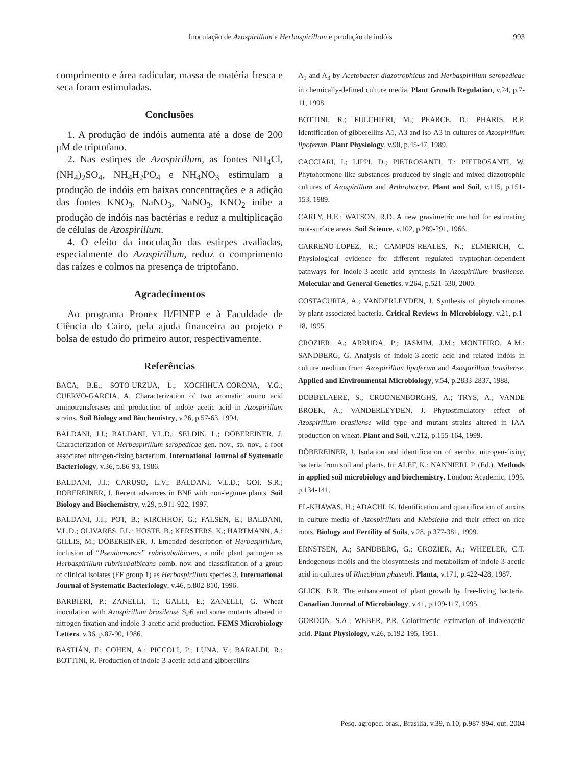Inoculação de Azospirillum e Herbaspirillum e produção de indóis
993
comprimento e área radicular, massa de matéria fresca e seca foram estimuladas.
Conclusões
1. A produção de indóis aumenta até a dose de 200 μM de triptofano.
2. Nas estirpes de Azospirillum, as fontes NH<sub>4</sub>Cl, (NH<sub>4</sub>)<sub>2</sub>SO<sub>4</sub>, NH<sub>4</sub>H<sub>2</sub>PO<sub>4</sub> e NH<sub>4</sub>NO<sub>3</sub> estimulam a produção de indóis em baixas concentrações e a adição das fontes KNO<sub>3</sub>, NaNO<sub>3</sub>, NaNO<sub>3</sub>, KNO<sub>2</sub> inibe a produção de indóis nas bactérias e reduz a multiplicação de células de Azospirillum.
4. O efeito da inoculação das estirpes avaliadas, especialmente do Azospirillum, reduz o comprimento das raízes e colmos na presença de triptofano.
Agradecimentos
Ao programa Pronex II/FINEP e à Faculdade de Ciência do Cairo, pela ajuda financeira ao projeto e bolsa de estudo do primeiro autor, respectivamente.
Referências
BACA, B.E.; SOTO-URZUA, L.; XOCHIHUA-CORONA, Y.G.; CUERVO-GARCIA, A. Characterization of two aromatic amino acid aminotransferases and production of indole acetic acid in Azospirillum strains. Soil Biology and Biochemistry, v.26, p.57-63, 1994.
BALDANI, J.I.; BALDANI, V.L.D.; SELDIN, L.; DÖBEREINER, J. Characterization of Herbaspirillum seropedicae gen. nov., sp. nov., a root associated nitrogen-fixing bacterium. International Journal of Systematic Bacteriology, v.36, p.86-93, 1986.
BALDANI, J.I.; CARUSO, L.V.; BALDANI, V.L.D.; GOI, S.R.; DOBEREINER, J. Recent advances in BNF with non-legume plants. Soil Biology and Biochemistry, v.29, p.911-922, 1997.
BALDANI, J.I.; POT, B.; KIRCHHOF, G.; FALSEN, E.; BALDANI, V.L.D.; OLIVARES, F.L.; HOSTE, B.; KERSTERS, K.; HARTMANN, A.; GILLIS, M.; DÖBEREINER, J. Emended description of Herbaspirillum, inclusion of “Pseudomonas” rubrisubalbicans, a mild plant pathogen as Herbaspirillum rubrisubalbicans comb. nov. and classification of a group of clinical isolates (EF group 1) as Herbaspirillum species 3. International Journal of Systematic Bacteriology, v.46, p.802-810, 1996.
BARBIERI, P.; ZANELLI, T.; GALLI, E.; ZANELLI, G. Wheat inoculation with Azospirillum brasilense Sp6 and some mutants altered in nitrogen fixation and indole-3-acetic acid production. FEMS Microbiology Letters, v.36, p.87-90, 1986.
BASTIÁN, F.; COHEN, A.; PICCOLI, P.; LUNA, V.; BARALDI, R.; BOTTINI, R. Production of indole-3-acetic acid and gibberellins
A<sub>1</sub> and A<sub>3</sub> by Acetobacter diazotrophicus and Herbaspirillum seropedicae in chemically-defined culture media. Plant Growth Regulation, v.24, p.7-11, 1998.
BOTTINI, R.; FULCHIERI, M.; PEARCE, D.; PHARIS, R.P. Identification of gibberellins A1, A3 and iso-A3 in cultures of Azospirillum lipoferum. Plant Physiology, v.90, p.45-47, 1989.
CACCIARI, I.; LIPPI, D.; PIETROSANTI, T.; PIETROSANTI, W. Phytohormone-like substances produced by single and mixed diazotrophic cultures of Azospirillum and Arthrobacter. Plant and Soil, v.115, p.151-153, 1989.
CARLY, H.E.; WATSON, R.D. A new gravimetric method for estimating root-surface areas. Soil Science, v.102, p.289-291, 1966.
CARREÑO-LOPEZ, R.; CAMPOS-REALES, N.; ELMERICH, C. Physiological evidence for different regulated tryptophan-dependent pathways for indole-3-acetic acid synthesis in Azospirillum brasilense. Molecular and General Genetics, v.264, p.521-530, 2000.
COSTACURTA, A.; VANDERLEYDEN, J. Synthesis of phytohormones by plant-associated bacteria. Critical Reviews in Microbiology, v.21, p.1-18, 1995.
CROZIER, A.; ARRUDA, P.; JASMIM, J.M.; MONTEIRO, A.M.; SANDBERG, G. Analysis of indole-3-acetic acid and related indóis in culture medium from Azospirillum lipoferum and Azospirillum brasilense. Applied and Environmental Microbiology, v.54, p.2833-2837, 1988.
DOBBELAERE, S.; CROONENBORGHS, A.; TRYS, A.; VANDE BROEK, A.; VANDERLEYDEN, J. Phytostimulatory effect of Azospirillum brasilense wild type and mutant strains altered in IAA production on wheat. Plant and Soil, v.212, p.155-164, 1999.
DÖBEREINER, J. Isolation and identification of aerobic nitrogen-fixing bacteria from soil and plants. In: ALEF, K.; NANNIERI, P. (Ed.). Methods in applied soil microbiology and biochemistry. London: Academic, 1995. p.134-141.
EL-KHAWAS, H.; ADACHI, K. Identification and quantification of auxins in culture media of Azospirillum and Klebsiella and their effect on rice roots. Biology and Fertility of Soils, v.28, p.377-381, 1999.
ERNSTSEN, A.; SANDBERG, G.; CROZIER, A.; WHEELER, C.T. Endogenous indóis and the biosynthesis and metabolism of indole-3-acetic acid in cultures of Rhizobium phaseoli. Planta, v.171, p.422-428, 1987.
GLICK, B.R. The enhancement of plant growth by free-living bacteria. Canadian Journal of Microbiology, v.41, p.109-117, 1995.
GORDON, S.A.; WEBER, P.R. Colorimetric estimation of indoleacetic acid. Plant Physiology, v.26, p.192-195, 1951.
Pesq. agropec. bras., Brasília, v.39, n.10, p.987-994, out. 2004